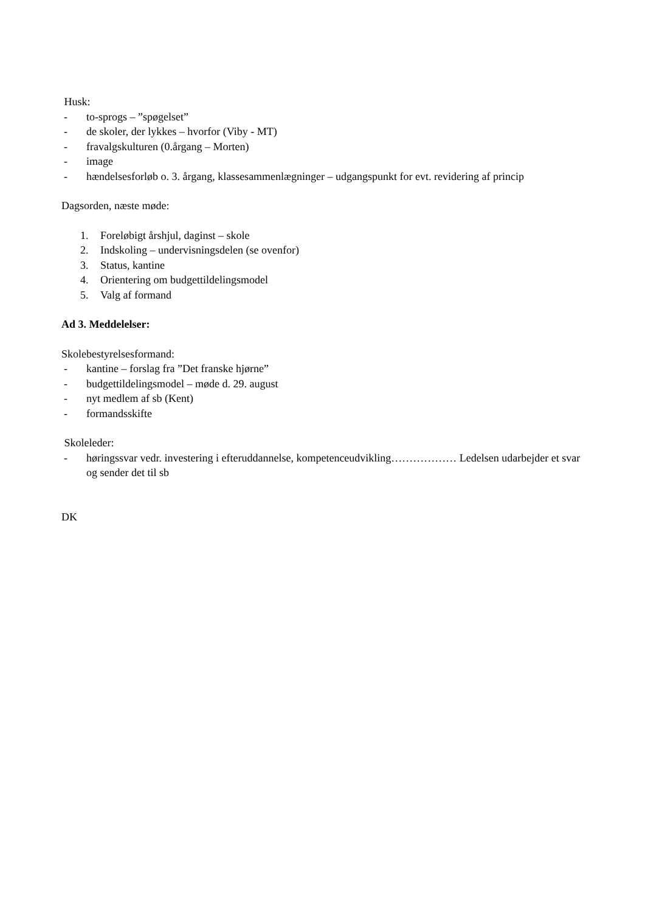Husk:
- to-sprogs – ”spøgelset”
- de skoler, der lykkes – hvorfor (Viby - MT)
- fravalgskulturen (0.årgang – Morten)
- image
- hændelsesforløb o. 3. årgang, klassesammenlægninger – udgangspunkt for evt. revidering af princip
Dagsorden, næste møde:
1. Foreløbigt årshjul, daginst – skole
2. Indskoling – undervisningsdelen (se ovenfor)
3. Status, kantine
4. Orientering om budgettildelingsmodel
5. Valg af formand
Ad 3. Meddelelser:
Skolebestyrelsesformand:
- kantine – forslag fra ”Det franske hjørne”
- budgettildelingsmodel – møde d. 29. august
- nyt medlem af sb (Kent)
- formandsskifte
Skoleleder:
- høringssvar vedr. investering i efteruddannelse, kompetenceudvikling……………… Ledelsen udarbejder et svar og sender det til sb
DK